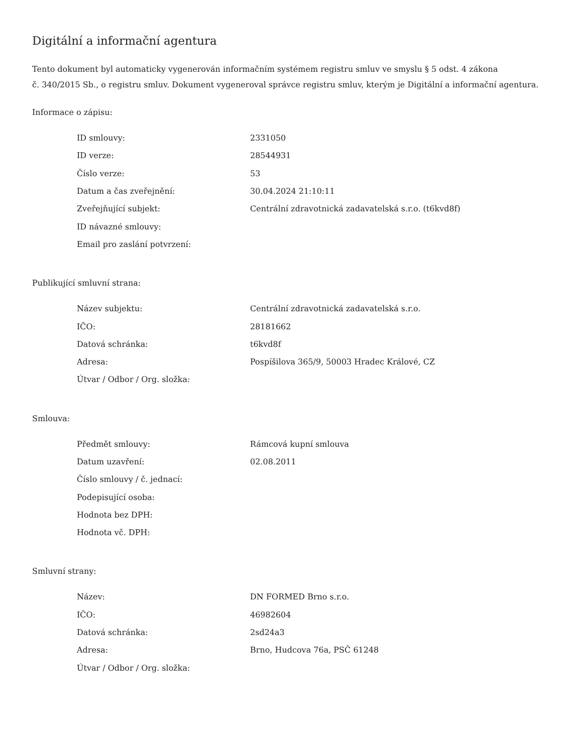Digitální a informační agentura
Tento dokument byl automaticky vygenerován informačním systémem registru smluv ve smyslu § 5 odst. 4 zákona
č. 340/2015 Sb., o registru smluv. Dokument vygeneroval správce registru smluv, kterým je Digitální a informační agentura.
Informace o zápisu:
| ID smlouvy: | 2331050 |
| ID verze: | 28544931 |
| Číslo verze: | 53 |
| Datum a čas zveřejnění: | 30.04.2024 21:10:11 |
| Zveřejňující subjekt: | Centrální zdravotnická zadavatelská s.r.o. (t6kvd8f) |
| ID návazné smlouvy: | |
| Email pro zaslání potvrzení: | |
Publikující smluvní strana:
| Název subjektu: | Centrální zdravotnická zadavatelská s.r.o. |
| IČO: | 28181662 |
| Datová schránka: | t6kvd8f |
| Adresa: | Pospíšilova 365/9, 50003 Hradec Králové, CZ |
| Útvar / Odbor / Org. složka: | |
Smlouva:
| Předmět smlouvy: | Rámcová kupní smlouva |
| Datum uzavření: | 02.08.2011 |
| Číslo smlouvy / č. jednací: | |
| Podepisující osoba: | |
| Hodnota bez DPH: | |
| Hodnota vč. DPH: | |
Smluvní strany:
| Název: | DN FORMED Brno s.r.o. |
| IČO: | 46982604 |
| Datová schránka: | 2sd24a3 |
| Adresa: | Brno, Hudcova 76a, PSČ 61248 |
| Útvar / Odbor / Org. složka: | |